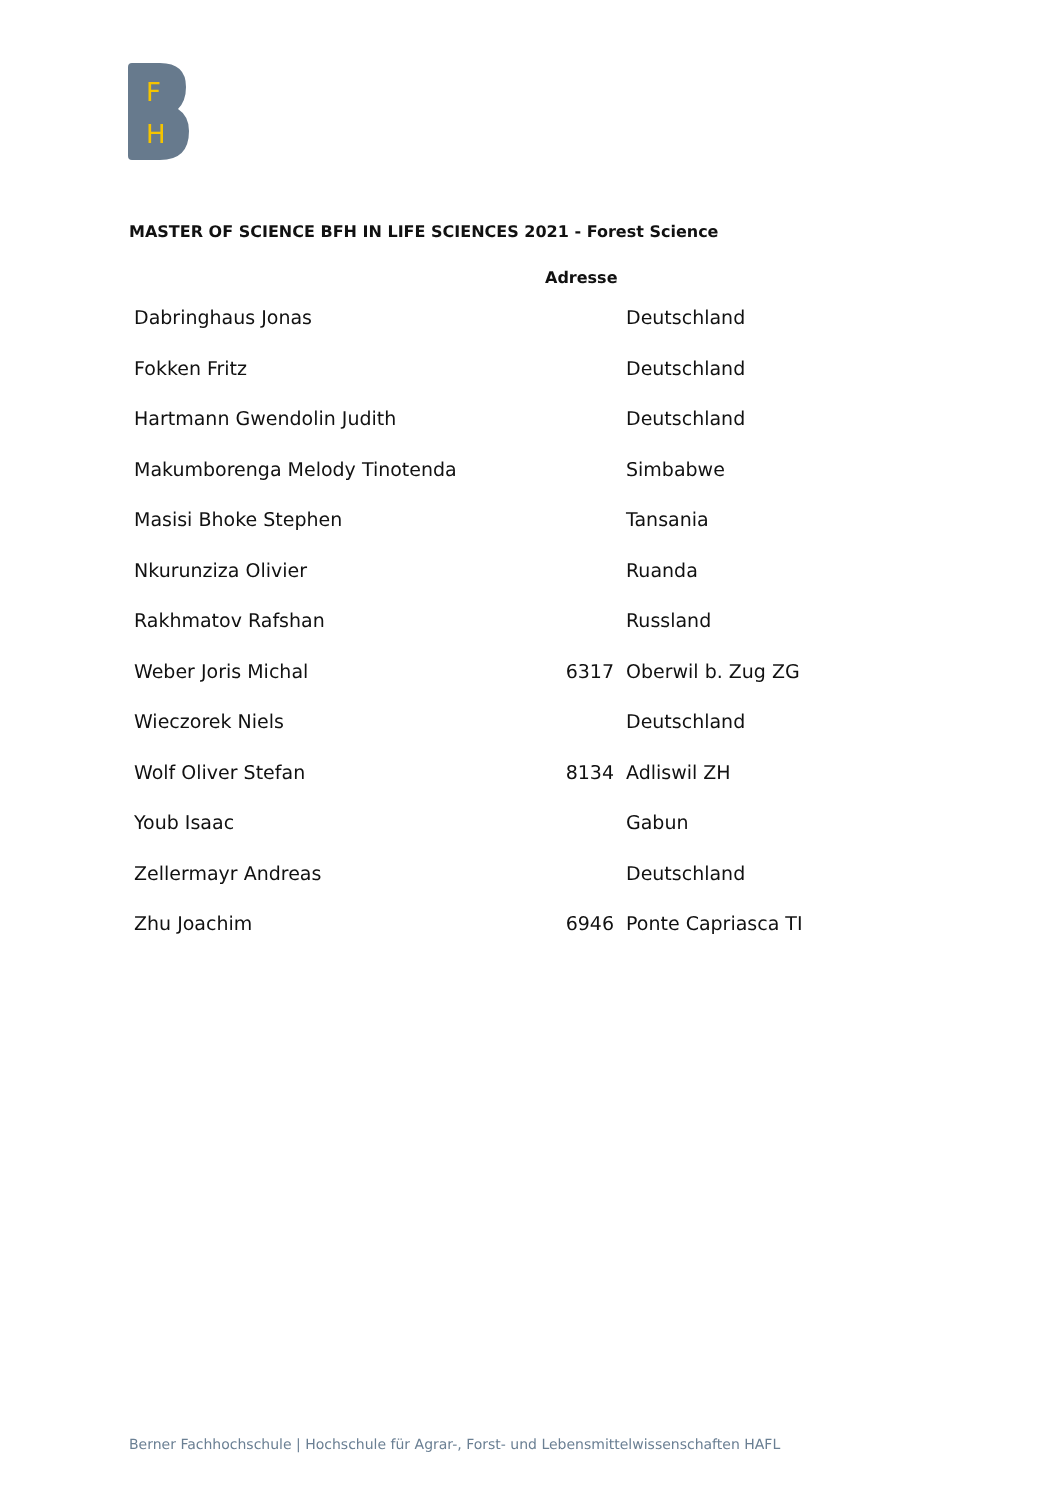F
H
MASTER OF SCIENCE BFH IN LIFE SCIENCES 2021 - Forest Science
| | Adresse | |
| --- | --- | --- |
| Dabringhaus Jonas | | Deutschland |
| Fokken Fritz | | Deutschland |
| Hartmann Gwendolin Judith | | Deutschland |
| Makumborenga Melody Tinotenda | | Simbabwe |
| Masisi Bhoke Stephen | | Tansania |
| Nkurunziza Olivier | | Ruanda |
| Rakhmatov Rafshan | | Russland |
| Weber Joris Michal | 6317 | Oberwil b. Zug ZG |
| Wieczorek Niels | | Deutschland |
| Wolf Oliver Stefan | 8134 | Adliswil ZH |
| Youb Isaac | | Gabun |
| Zellermayr Andreas | | Deutschland |
| Zhu Joachim | 6946 | Ponte Capriasca TI |
Berner Fachhochschule | Hochschule für Agrar-, Forst- und Lebensmittelwissenschaften HAFL